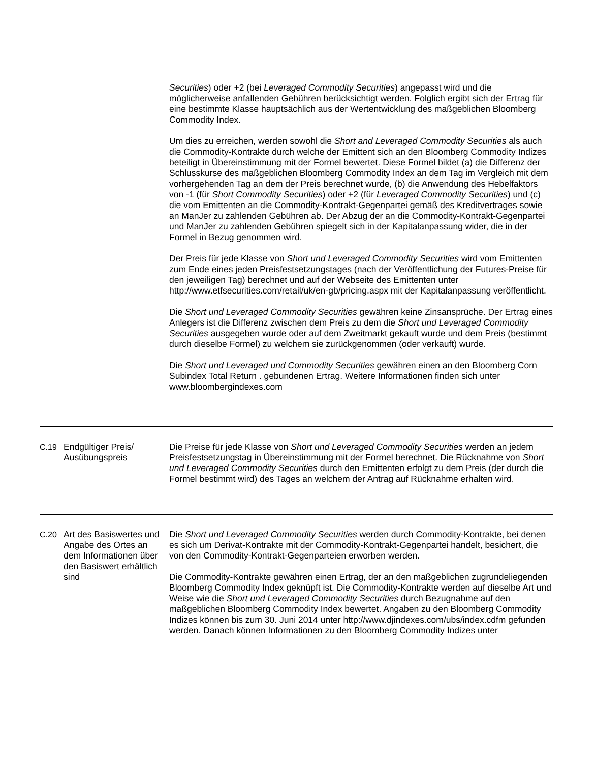| | | Securities ) oder +2 (bei Leveraged Commodity Securities ) angepasst wird und die möglicherweise anfallenden Gebühren berücksichtigt werden. Folglich ergibt sich der Ertrag für eine bestimmte Klasse hauptsächlich aus der Wertentwicklung des maßgeblichen Bloomberg Commodity Index. Um dies zu erreichen, werden sowohl die Short and Leveraged Commodity Securities als auch die Commodity-Kontrakte durch welche der Emittent sich an den Bloomberg Commodity Indizes beteiligt in Übereinstimmung mit der Formel bewertet. Diese Formel bildet (a) die Differenz der Schlusskurse des maßgeblichen Bloomberg Commodity Index an dem Tag im Vergleich mit dem vorhergehenden Tag an dem der Preis berechnet wurde, (b) die Anwendung des Hebelfaktors von -1 (für Short Commodity Securities ) oder +2 (für Leveraged Commodity Securities ) und (c) die vom Emittenten an die Commodity-Kontrakt-Gegenpartei gemäß des Kreditvertrages sowie an ManJer zu zahlenden Gebühren ab. Der Abzug der an die Commodity-Kontrakt-Gegenpartei und ManJer zu zahlenden Gebühren spiegelt sich in der Kapitalanpassung wider, die in der Formel in Bezug genommen wird. Der Preis für jede Klasse von Short und Leveraged Commodity Securities wird vom Emittenten zum Ende eines jeden Preisfestsetzungstages (nach der Veröffentlichung der Futures-Preise für den jeweiligen Tag) berechnet und auf der Webseite des Emittenten unter http://www.etfsecurities.com/retail/uk/en-gb/pricing.aspx mit der Kapitalanpassung veröffentlicht. Die Short und Leveraged Commodity Securities gewähren keine Zinsansprüche. Der Ertrag eines Anlegers ist die Differenz zwischen dem Preis zu dem die Short und Leveraged Commodity Securities ausgegeben wurde oder auf dem Zweitmarkt gekauft wurde und dem Preis (bestimmt durch dieselbe Formel) zu welchem sie zurückgenommen (oder verkauft) wurde. Die Short und Leveraged und Commodity Securities gewähren einen an den Bloomberg Corn Subindex Total Return . gebundenen Ertrag. Weitere Informationen finden sich unter www.bloombergindexes.com |
| C.19 | Endgültiger Preis/ Ausübungspreis | Die Preise für jede Klasse von Short und Leveraged Commodity Securities werden an jedem Preisfestsetzungstag in Übereinstimmung mit der Formel berechnet. Die Rücknahme von Short und Leveraged Commodity Securities durch den Emittenten erfolgt zu dem Preis (der durch die Formel bestimmt wird) des Tages an welchem der Antrag auf Rücknahme erhalten wird. |
| C.20 | Art des Basiswertes und Angabe des Ortes an dem Informationen über den Basiswert erhältlich sind | Die Short und Leveraged Commodity Securities werden durch Commodity-Kontrakte, bei denen es sich um Derivat-Kontrakte mit der Commodity-Kontrakt-Gegenpartei handelt, besichert, die von den Commodity-Kontrakt-Gegenparteien erworben werden. Die Commodity-Kontrakte gewähren einen Ertrag, der an den maßgeblichen zugrundeliegenden Bloomberg Commodity Index geknüpft ist. Die Commodity-Kontrakte werden auf dieselbe Art und Weise wie die Short und Leveraged Commodity Securities durch Bezugnahme auf den maßgeblichen Bloomberg Commodity Index bewertet. Angaben zu den Bloomberg Commodity Indizes können bis zum 30. Juni 2014 unter http://www.djindexes.com/ubs/index.cdfm gefunden werden. Danach können Informationen zu den Bloomberg Commodity Indizes unter |